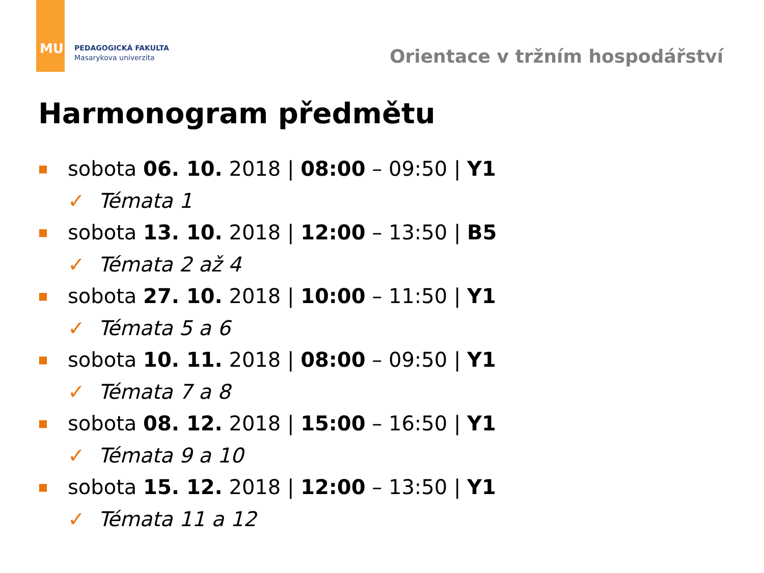MU
PEDAGOGICKÁ FAKULTA
Masarykova univerzita
Orientace v tržním hospodářství
Harmonogram předmětu
■ sobota 06. 10. 2018 | 08:00 – 09:50 | Y1
✓ Témata 1
■ sobota 13. 10. 2018 | 12:00 – 13:50 | B5
✓ Témata 2 až 4
■ sobota 27. 10. 2018 | 10:00 – 11:50 | Y1
✓ Témata 5 a 6
■ sobota 10. 11. 2018 | 08:00 – 09:50 | Y1
✓ Témata 7 a 8
■ sobota 08. 12. 2018 | 15:00 – 16:50 | Y1
✓ Témata 9 a 10
■ sobota 15. 12. 2018 | 12:00 – 13:50 | Y1
✓ Témata 11 a 12